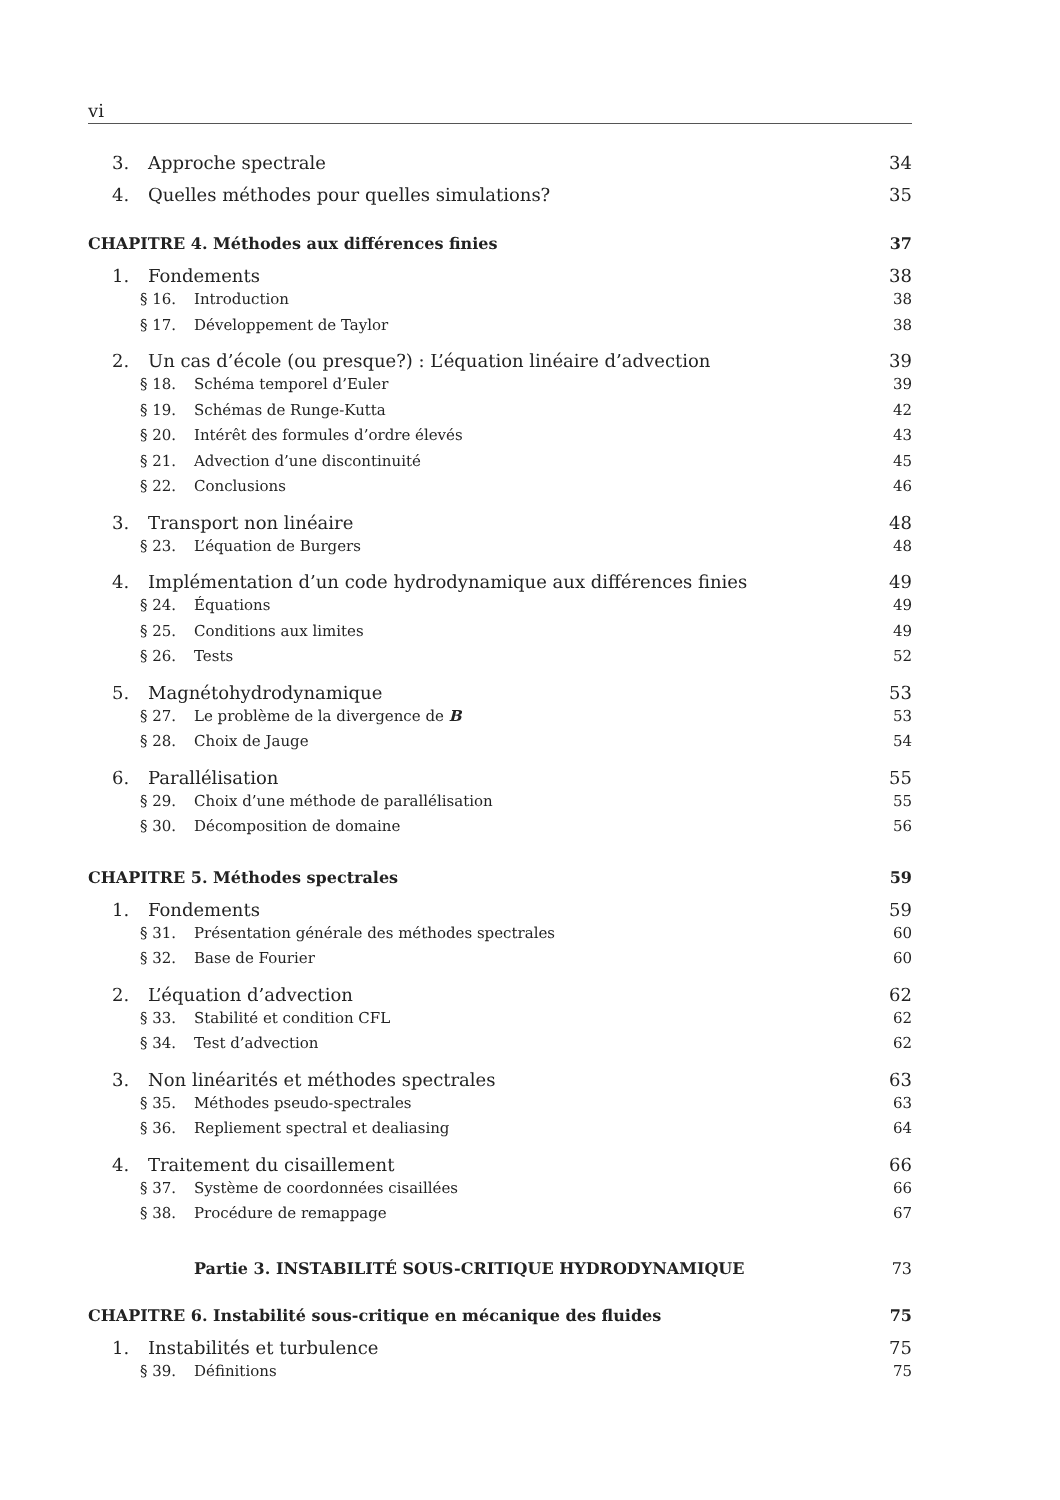vi
3. Approche spectrale 34
4. Quelles méthodes pour quelles simulations? 35
CHAPITRE 4. Méthodes aux différences finies 37
1. Fondements 38
§ 16. Introduction 38
§ 17. Développement de Taylor 38
2. Un cas d’école (ou presque?) : L’équation linéaire d’advection 39
§ 18. Schéma temporel d’Euler 39
§ 19. Schémas de Runge-Kutta 42
§ 20. Intérêt des formules d’ordre élevés 43
§ 21. Advection d’une discontinuité 45
§ 22. Conclusions 46
3. Transport non linéaire 48
§ 23. L’équation de Burgers 48
4. Implémentation d’un code hydrodynamique aux différences finies 49
§ 24. Équations 49
§ 25. Conditions aux limites 49
§ 26. Tests 52
5. Magnétohydrodynamique 53
§ 27. Le problème de la divergence de B 53
§ 28. Choix de Jauge 54
6. Parallélisation 55
§ 29. Choix d’une méthode de parallélisation 55
§ 30. Décomposition de domaine 56
CHAPITRE 5. Méthodes spectrales 59
1. Fondements 59
§ 31. Présentation générale des méthodes spectrales 60
§ 32. Base de Fourier 60
2. L’équation d’advection 62
§ 33. Stabilité et condition CFL 62
§ 34. Test d’advection 62
3. Non linéarités et méthodes spectrales 63
§ 35. Méthodes pseudo-spectrales 63
§ 36. Repliement spectral et dealiasing 64
4. Traitement du cisaillement 66
§ 37. Système de coordonnées cisaillées 66
§ 38. Procédure de remappage 67
Partie 3. INSTABILITÉ SOUS-CRITIQUE HYDRODYNAMIQUE 73
CHAPITRE 6. Instabilité sous-critique en mécanique des fluides 75
1. Instabilités et turbulence 75
§ 39. Définitions 75